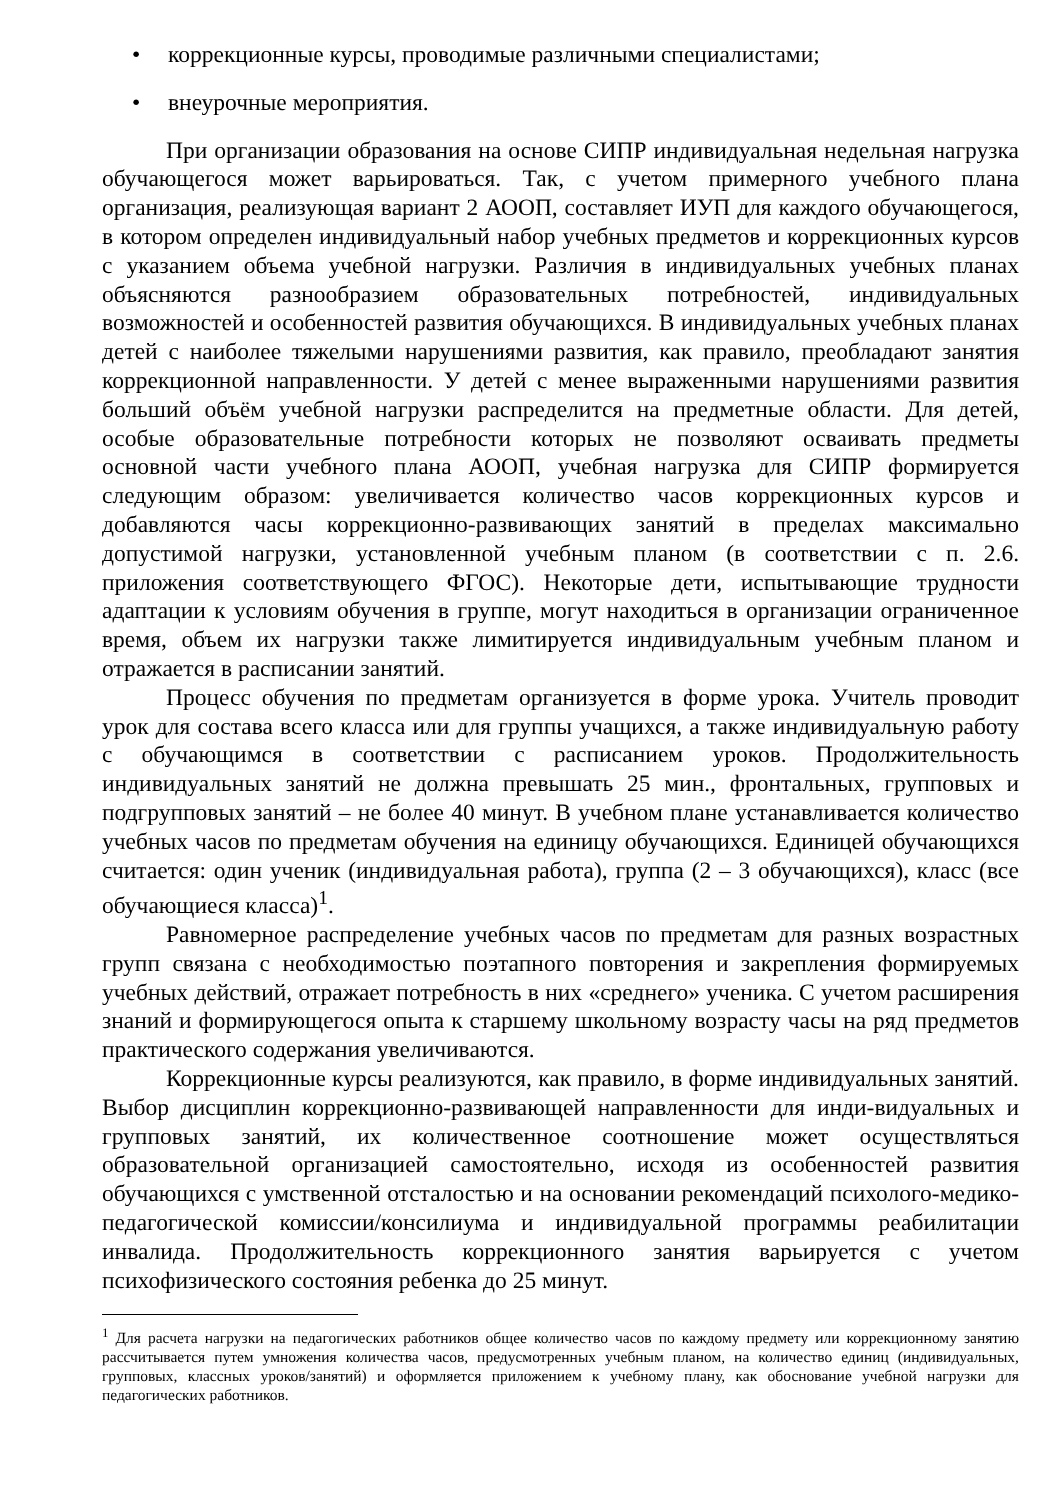• коррекционные курсы, проводимые различными специалистами;
• внеурочные мероприятия.
При организации образования на основе СИПР индивидуальная недельная нагрузка обучающегося может варьироваться. Так, с учетом примерного учебного плана организация, реализующая вариант 2 АООП, составляет ИУП для каждого обучающегося, в котором определен индивидуальный набор учебных предметов и коррекционных курсов с указанием объема учебной нагрузки. Различия в индивидуальных учебных планах объясняются разнообразием образовательных потребностей, индивидуальных возможностей и особенностей развития обучающихся. В индивидуальных учебных планах детей с наиболее тяжелыми нарушениями развития, как правило, преобладают занятия коррекционной направленности. У детей с менее выраженными нарушениями развития больший объём учебной нагрузки распределится на предметные области. Для детей, особые образовательные потребности которых не позволяют осваивать предметы основной части учебного плана АООП, учебная нагрузка для СИПР формируется следующим образом: увеличивается количество часов коррекционных курсов и добавляются часы коррекционно-развивающих занятий в пределах максимально допустимой нагрузки, установленной учебным планом (в соответствии с п. 2.6. приложения соответствующего ФГОС). Некоторые дети, испытывающие трудности адаптации к условиям обучения в группе, могут находиться в организации ограниченное время, объем их нагрузки также лимитируется индивидуальным учебным планом и отражается в расписании занятий.
Процесс обучения по предметам организуется в форме урока. Учитель проводит урок для состава всего класса или для группы учащихся, а также индивидуальную работу с обучающимся в соответствии с расписанием уроков. Продолжительность индивидуальных занятий не должна превышать 25 мин., фронтальных, групповых и подгрупповых занятий – не более 40 минут. В учебном плане устанавливается количество учебных часов по предметам обучения на единицу обучающихся. Единицей обучающихся считается: один ученик (индивидуальная работа), группа (2 – 3 обучающихся), класс (все обучающиеся класса)<sup>1</sup>.
Равномерное распределение учебных часов по предметам для разных возрастных групп связана с необходимостью поэтапного повторения и закрепления формируемых учебных действий, отражает потребность в них «среднего» ученика. С учетом расширения знаний и формирующегося опыта к старшему школьному возрасту часы на ряд предметов практического содержания увеличиваются.
Коррекционные курсы реализуются, как правило, в форме индивидуальных занятий. Выбор дисциплин коррекционно-развивающей направленности для инди-видуальных и групповых занятий, их количественное соотношение может осуществляться образовательной организацией самостоятельно, исходя из особенностей развития обучающихся с умственной отсталостью и на основании рекомендаций психолого-медико-педагогической комиссии/консилиума и индивидуальной программы реабилитации инвалида. Продолжительность коррекционного занятия варьируется с учетом психофизического состояния ребенка до 25 минут.
<sup>1</sup> Для расчета нагрузки на педагогических работников общее количество часов по каждому предмету или коррекционному занятию рассчитывается путем умножения количества часов, предусмотренных учебным планом, на количество единиц (индивидуальных, групповых, классных уроков/занятий) и оформляется приложением к учебному плану, как обоснование учебной нагрузки для педагогических работников.